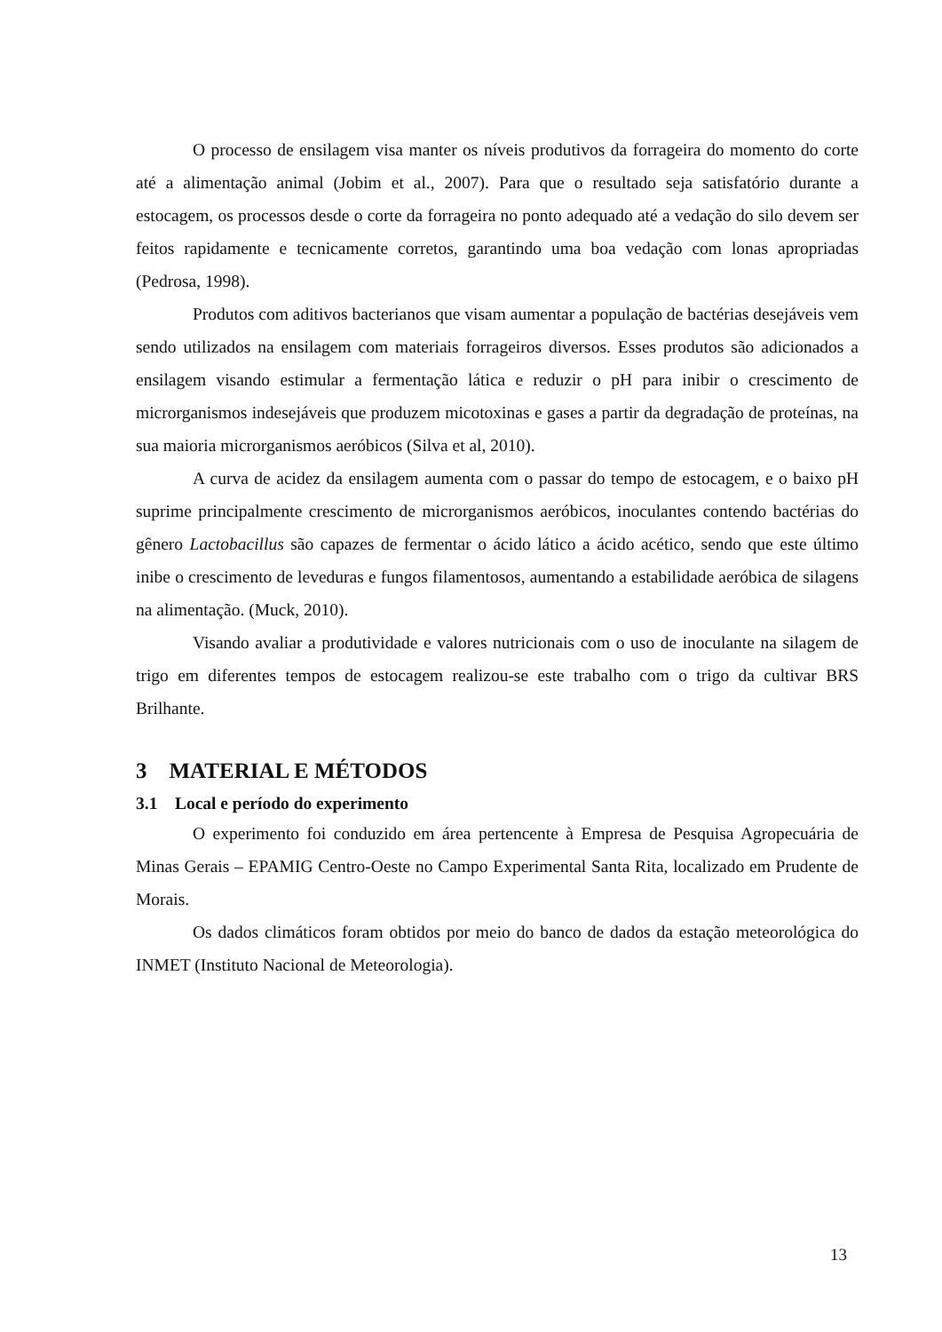O processo de ensilagem visa manter os níveis produtivos da forrageira do momento do corte até a alimentação animal (Jobim et al., 2007). Para que o resultado seja satisfatório durante a estocagem, os processos desde o corte da forrageira no ponto adequado até a vedação do silo devem ser feitos rapidamente e tecnicamente corretos, garantindo uma boa vedação com lonas apropriadas (Pedrosa, 1998).
Produtos com aditivos bacterianos que visam aumentar a população de bactérias desejáveis vem sendo utilizados na ensilagem com materiais forrageiros diversos. Esses produtos são adicionados a ensilagem visando estimular a fermentação lática e reduzir o pH para inibir o crescimento de microrganismos indesejáveis que produzem micotoxinas e gases a partir da degradação de proteínas, na sua maioria microrganismos aeróbicos (Silva et al, 2010).
A curva de acidez da ensilagem aumenta com o passar do tempo de estocagem, e o baixo pH suprime principalmente crescimento de microrganismos aeróbicos, inoculantes contendo bactérias do gênero Lactobacillus são capazes de fermentar o ácido lático a ácido acético, sendo que este último inibe o crescimento de leveduras e fungos filamentosos, aumentando a estabilidade aeróbica de silagens na alimentação. (Muck, 2010).
Visando avaliar a produtividade e valores nutricionais com o uso de inoculante na silagem de trigo em diferentes tempos de estocagem realizou-se este trabalho com o trigo da cultivar BRS Brilhante.
3 MATERIAL E MÉTODOS
3.1 Local e período do experimento
O experimento foi conduzido em área pertencente à Empresa de Pesquisa Agropecuária de Minas Gerais – EPAMIG Centro-Oeste no Campo Experimental Santa Rita, localizado em Prudente de Morais.
Os dados climáticos foram obtidos por meio do banco de dados da estação meteorológica do INMET (Instituto Nacional de Meteorologia).
13